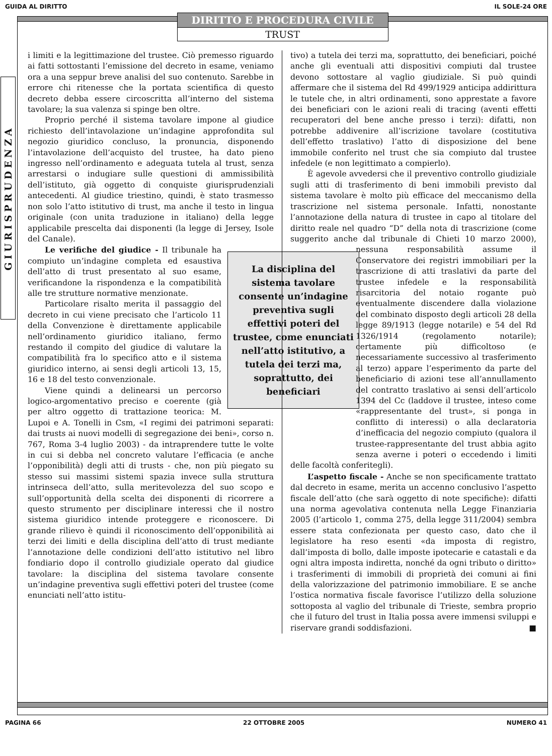GUIDA AL DIRITTO IL SOLE-24 ORE
DIRITTO E PROCEDURA CIVILE
TRUST
GIURISPRUDENZA
i limiti e la legittimazione del trustee. Ciò premesso riguardo ai fatti sottostanti l’emissione del decreto in esame, veniamo ora a una seppur breve analisi del suo contenuto. Sarebbe in errore chi ritenesse che la portata scientifica di questo decreto debba essere circoscritta all’interno del sistema tavolare; la sua valenza si spinge ben oltre.
Proprio perché il sistema tavolare impone al giudice richiesto dell’intavolazione un’indagine approfondita sul negozio giuridico concluso, la pronuncia, disponendo l’intavolazione dell’acquisto del trustee, ha dato pieno ingresso nell’ordinamento e adeguata tutela al trust, senza arrestarsi o indugiare sulle questioni di ammissibilità dell’istituto, già oggetto di conquiste giurisprudenziali antecedenti. Al giudice triestino, quindi, è stato trasmesso non solo l’atto istitutivo di trust, ma anche il testo in lingua originale (con unita traduzione in italiano) della legge applicabile prescelta dai disponenti (la legge di Jersey, Isole del Canale).
La disciplina del sistema tavolare consente un’indagine preventiva sugli effettivi poteri del trustee, come enunciati nell’atto istitutivo, a tutela dei terzi ma, soprattutto, dei beneficiari
Le verifiche del giudice - Il tribunale ha compiuto un’indagine completa ed esaustiva dell’atto di trust presentato al suo esame, verificandone la rispondenza e la compatibilità alle tre strutture normative menzionate.
Particolare risalto merita il passaggio del decreto in cui viene precisato che l’articolo 11 della Convenzione è direttamente applicabile nell’ordinamento giuridico italiano, fermo restando il compito del giudice di valutare la compatibilità fra lo specifico atto e il sistema giuridico interno, ai sensi degli articoli 13, 15, 16 e 18 del testo convenzionale.
Viene quindi a delinearsi un percorso logico-argomentativo preciso e coerente (già per altro oggetto di trattazione teorica: M. Lupoi e A. Tonelli in Csm, «I regimi dei patrimoni separati: dai trusts ai nuovi modelli di segregazione dei beni», corso n. 767, Roma 3-4 luglio 2003) - da intraprendere tutte le volte in cui si debba nel concreto valutare l’efficacia (e anche l’opponibilità) degli atti di trusts - che, non più piegato su stesso sui massimi sistemi spazia invece sulla struttura intrinseca dell’atto, sulla meritevolezza del suo scopo e sull’opportunità della scelta dei disponenti di ricorrere a questo strumento per disciplinare interessi che il nostro sistema giuridico intende proteggere e riconoscere. Di grande rilievo è quindi il riconoscimento dell’opponibilità ai terzi dei limiti e della disciplina dell’atto di trust mediante l’annotazione delle condizioni dell’atto istitutivo nel libro fondiario dopo il controllo giudiziale operato dal giudice tavolare: la disciplina del sistema tavolare consente un’indagine preventiva sugli effettivi poteri del trustee (come enunciati nell’atto istitu-
tivo) a tutela dei terzi ma, soprattutto, dei beneficiari, poiché anche gli eventuali atti dispositivi compiuti dal trustee devono sottostare al vaglio giudiziale. Si può quindi affermare che il sistema del Rd 499/1929 anticipa addirittura le tutele che, in altri ordinamenti, sono apprestate a favore dei beneficiari con le azioni reali di tracing (aventi effetti recuperatori del bene anche presso i terzi): difatti, non potrebbe addivenire all’iscrizione tavolare (costitutiva dell’effetto traslativo) l’atto di disposizione del bene immobile conferito nel trust che sia compiuto dal trustee infedele (e non legittimato a compierlo).
È agevole avvedersi che il preventivo controllo giudiziale sugli atti di trasferimento di beni immobili previsto dal sistema tavolare è molto più efficace del meccanismo della trascrizione nel sistema personale. Infatti, nonostante l’annotazione della natura di trustee in capo al titolare del diritto reale nel quadro “D” della nota di trascrizione (come suggerito anche dal tribunale di Chieti 10 marzo 2000), nessuna responsabilità assume il Conservatore dei registri immobiliari per la trascrizione di atti traslativi da parte del trustee infedele e la responsabilità risarcitoria del notaio rogante può eventualmente discendere dalla violazione del combinato disposto degli articoli 28 della legge 89/1913 (legge notarile) e 54 del Rd 1326/1914 (regolamento notarile); certamente più difficoltoso (e necessariamente successivo al trasferimento al terzo) appare l’esperimento da parte del beneficiario di azioni tese all’annullamento del contratto traslativo ai sensi dell’articolo 1394 del Cc (laddove il trustee, inteso come «rappresentante del trust», si ponga in conflitto di interessi) o alla declaratoria d’inefficacia del negozio compiuto (qualora il trustee-rappresentante del trust abbia agito senza averne i poteri o eccedendo i limiti delle facoltà conferitegli).
L’aspetto fiscale - Anche se non specificamente trattato dal decreto in esame, merita un accenno conclusivo l’aspetto fiscale dell’atto (che sarà oggetto di note specifiche): difatti una norma agevolativa contenuta nella Legge Finanziaria 2005 (l’articolo 1, comma 275, della legge 311/2004) sembra essere stata confezionata per questo caso, dato che il legislatore ha reso esenti «da imposta di registro, dall’imposta di bollo, dalle imposte ipotecarie e catastali e da ogni altra imposta indiretta, nonché da ogni tributo o diritto» i trasferimenti di immobili di proprietà dei comuni ai fini della valorizzazione del patrimonio immobiliare. E se anche l’ostica normativa fiscale favorisce l’utilizzo della soluzione sottoposta al vaglio del tribunale di Trieste, sembra proprio che il futuro del trust in Italia possa avere immensi sviluppi e riservare grandi soddisfazioni. ■
PAGINA 66 22 OTTOBRE 2005 NUMERO 41